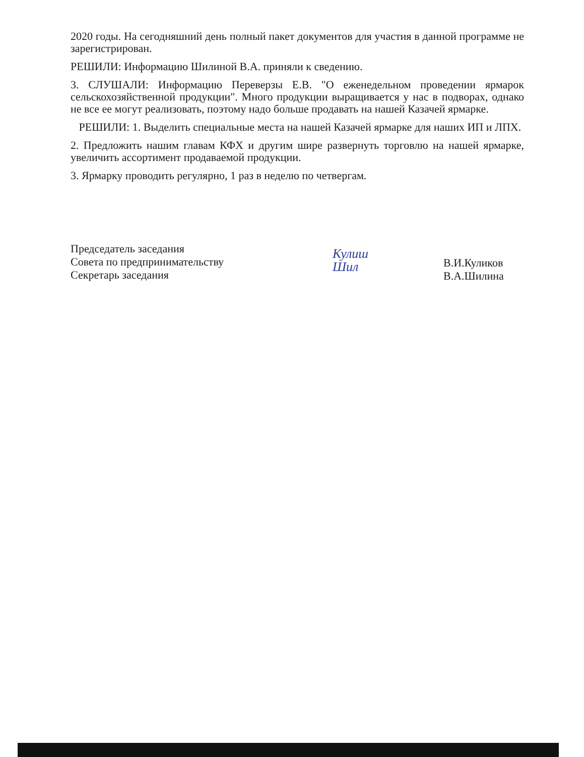2020 годы. На сегодняшний день полный пакет документов для участия в данной программе не зарегистрирован.
РЕШИЛИ: Информацию Шилиной В.А. приняли к сведению.
3. СЛУШАЛИ: Информацию Переверзы Е.В. "О еженедельном проведении ярмарок сельскохозяйственной продукции". Много продукции выращивается у нас в подворах, однако не все ее могут реализовать, поэтому надо больше продавать на нашей Казачей ярмарке.
РЕШИЛИ: 1. Выделить специальные места на нашей Казачей ярмарке для наших ИП и ЛПХ.
2. Предложить нашим главам КФХ и другим шире развернуть торговлю на нашей ярмарке, увеличить ассортимент продаваемой продукции.
3. Ярмарку проводить регулярно, 1 раз в неделю по четвергам.
Председатель заседания
Совета по предпринимательству
Секретарь заседания
Кулиш
Шил
В.И.Куликов
В.А.Шилина